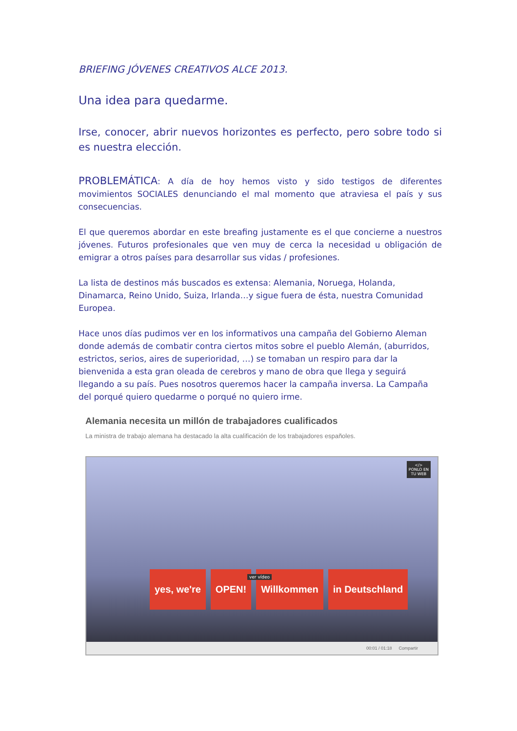BRIEFING JÓVENES CREATIVOS ALCE 2013.
Una idea para quedarme.
Irse, conocer, abrir nuevos horizontes es perfecto, pero sobre todo si es nuestra elección.
PROBLEMÁTICA: A día de hoy hemos visto y sido testigos de diferentes movimientos SOCIALES denunciando el mal momento que atraviesa el país y sus consecuencias.
El que queremos abordar en este breafing justamente es el que concierne a nuestros jóvenes. Futuros profesionales que ven muy de cerca la necesidad u obligación de emigrar a otros países para desarrollar sus vidas / profesiones.
La lista de destinos más buscados es extensa: Alemania, Noruega, Holanda, Dinamarca, Reino Unido, Suiza, Irlanda…y sigue fuera de ésta, nuestra Comunidad Europea.
Hace unos días pudimos ver en los informativos una campaña del Gobierno Aleman donde además de combatir contra ciertos mitos sobre el pueblo Alemán, (aburridos, estrictos, serios, aires de superioridad, …) se tomaban un respiro para dar la bienvenida a esta gran oleada de cerebros y mano de obra que llega y seguirá llegando a su país. Pues nosotros queremos hacer la campaña inversa. La Campaña del porqué quiero quedarme o porqué no quiero irme.
Alemania necesita un millón de trabajadores cualificados
La ministra de trabajo alemana ha destacado la alta cualificación de los trabajadores españoles.
</>
PONLO EN
TU WEB
yes, we're OPEN! Willkommen in Deutschland
ver vídeo
00:01 / 01:18 Compartir